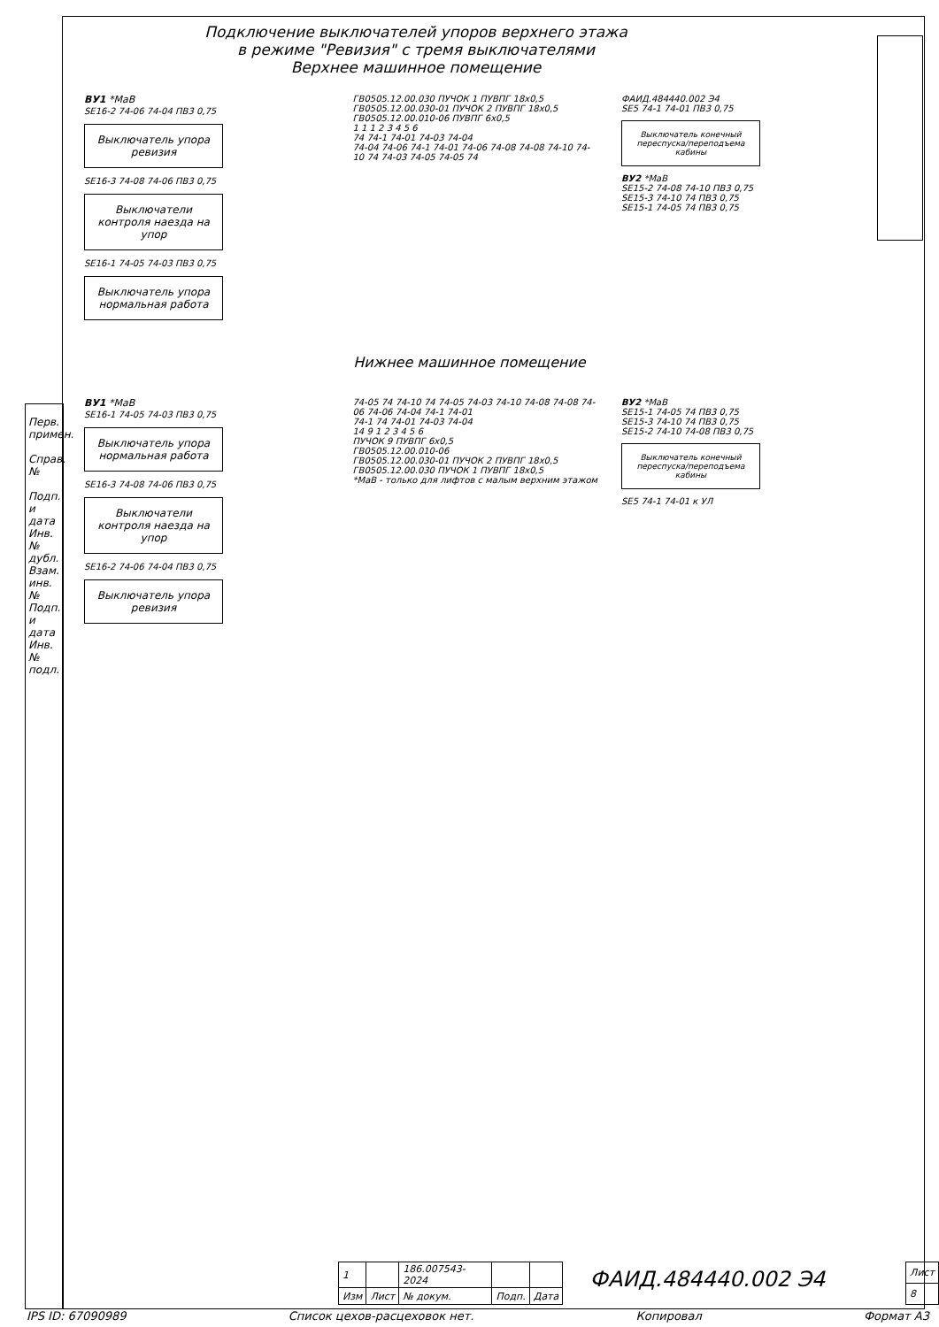Подключение выключателей упоров верхнего этажа
в режиме "Ревизия" с тремя выключателями
Верхнее машинное помещение
ВУ1 *МаВ
SE16-2 74-06 74-04 ПВ3 0,75
Выключатель упора ревизия
SE16-3 74-08 74-06 ПВ3 0,75
Выключатели контроля наезда на упор
SE16-1 74-05 74-03 ПВ3 0,75
Выключатель упора нормальная работа
ГВ0505.12.00.030 ПУЧОК 1 ПУВПГ 18х0,5
ГВ0505.12.00.030-01 ПУЧОК 2 ПУВПГ 18х0,5
ГВ0505.12.00.010-06 ПУВПГ 6х0,5
1 1 1 2 3 4 5 6
74 74-1 74-01 74-03 74-04
74-04 74-06 74-1 74-01 74-06 74-08 74-08 74-10 74-10 74 74-03 74-05 74-05 74
ФАИД.484440.002 Э4
SE5 74-1 74-01 ПВ3 0,75
Выключатель конечный переспуска/переподъема кабины
ВУ2 *МаВ
SE15-2 74-08 74-10 ПВ3 0,75
SE15-3 74-10 74 ПВ3 0,75
SE15-1 74-05 74 ПВ3 0,75
Нижнее машинное помещение
ВУ1 *МаВ
SE16-1 74-05 74-03 ПВ3 0,75
Выключатель упора нормальная работа
SE16-3 74-08 74-06 ПВ3 0,75
Выключатели контроля наезда на упор
SE16-2 74-06 74-04 ПВ3 0,75
Выключатель упора ревизия
74-05 74 74-10 74 74-05 74-03 74-10 74-08 74-08 74-06 74-06 74-04 74-1 74-01
74-1 74 74-01 74-03 74-04
14 9 1 2 3 4 5 6
ПУЧОК 9 ПУВПГ 6х0,5
ГВ0505.12.00.010-06
ГВ0505.12.00.030-01 ПУЧОК 2 ПУВПГ 18х0,5
ГВ0505.12.00.030 ПУЧОК 1 ПУВПГ 18х0,5
*МаВ - только для лифтов с малым верхним этажом
ВУ2 *МаВ
SE15-1 74-05 74 ПВ3 0,75
SE15-3 74-10 74 ПВ3 0,75
SE15-2 74-10 74-08 ПВ3 0,75
Выключатель конечный переспуска/переподъема кабины
SE5 74-1 74-01 к УЛ
| 1 | | 186.007543-2024 | | |
| Изм | Лист | № докум. | Подп. | Дата |
ФАИД.484440.002 Э4
| Лист |
| 8 |
Перв. примен.
Справ. №
Подп. и дата
Инв.№ дубл.
Взам. инв. №
Подп. и дата
Инв.№ подл.
IPS ID: 67090989 Список цехов-расцеховок нет. Копировал Формат А3